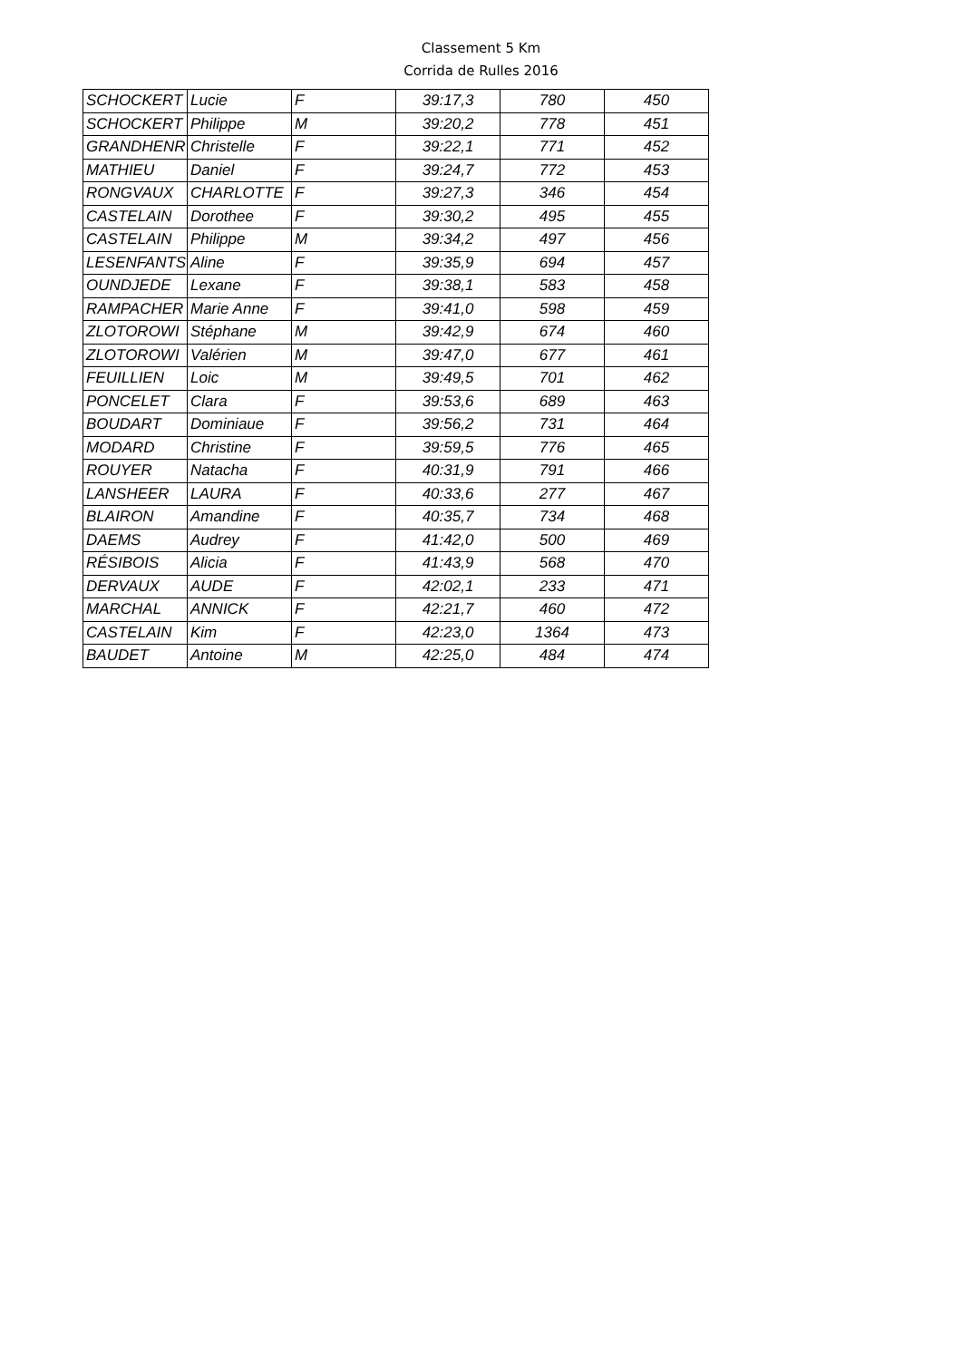Classement 5 Km
Corrida de Rulles 2016
| SCHOCKERT | Lucie | F | 39:17,3 | 780 | 450 |
| SCHOCKERT | Philippe | M | 39:20,2 | 778 | 451 |
| GRANDHENR | Christelle | F | 39:22,1 | 771 | 452 |
| MATHIEU | Daniel | F | 39:24,7 | 772 | 453 |
| RONGVAUX | CHARLOTTE | F | 39:27,3 | 346 | 454 |
| CASTELAIN | Dorothee | F | 39:30,2 | 495 | 455 |
| CASTELAIN | Philippe | M | 39:34,2 | 497 | 456 |
| LESENFANTS | Aline | F | 39:35,9 | 694 | 457 |
| OUNDJEDE | Lexane | F | 39:38,1 | 583 | 458 |
| RAMPACHER | Marie Anne | F | 39:41,0 | 598 | 459 |
| ZLOTOROWI | Stéphane | M | 39:42,9 | 674 | 460 |
| ZLOTOROWI | Valérien | M | 39:47,0 | 677 | 461 |
| FEUILLIEN | Loic | M | 39:49,5 | 701 | 462 |
| PONCELET | Clara | F | 39:53,6 | 689 | 463 |
| BOUDART | Dominiaue | F | 39:56,2 | 731 | 464 |
| MODARD | Christine | F | 39:59,5 | 776 | 465 |
| ROUYER | Natacha | F | 40:31,9 | 791 | 466 |
| LANSHEER | LAURA | F | 40:33,6 | 277 | 467 |
| BLAIRON | Amandine | F | 40:35,7 | 734 | 468 |
| DAEMS | Audrey | F | 41:42,0 | 500 | 469 |
| RÉSIBOIS | Alicia | F | 41:43,9 | 568 | 470 |
| DERVAUX | AUDE | F | 42:02,1 | 233 | 471 |
| MARCHAL | ANNICK | F | 42:21,7 | 460 | 472 |
| CASTELAIN | Kim | F | 42:23,0 | 1364 | 473 |
| BAUDET | Antoine | M | 42:25,0 | 484 | 474 |